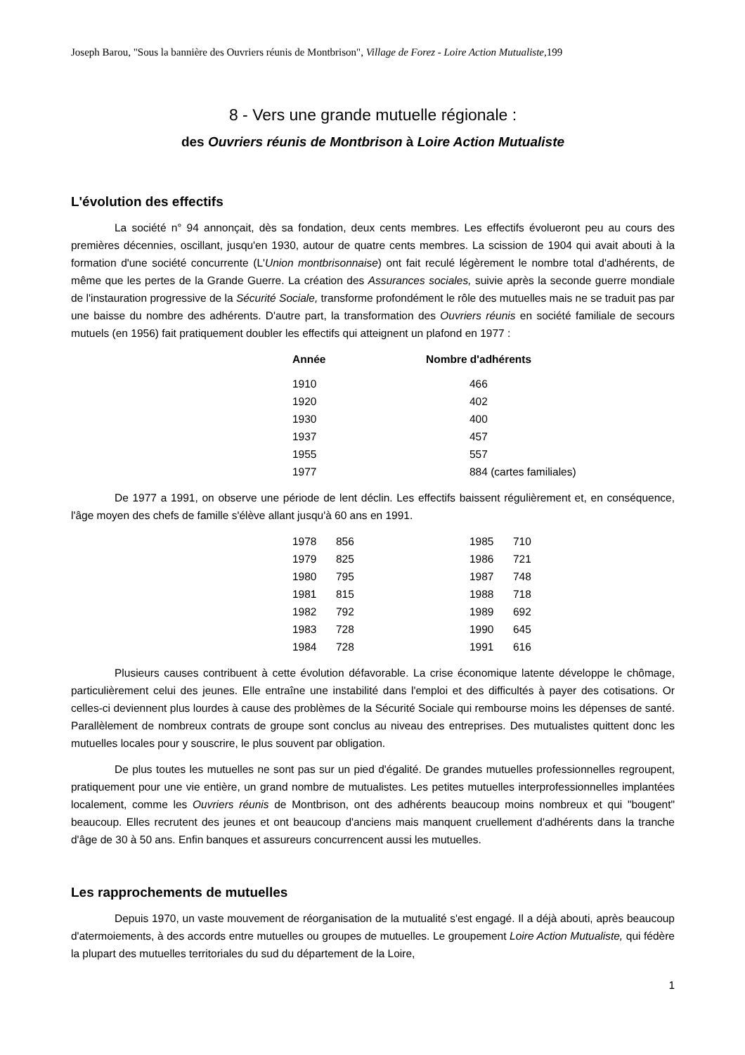Joseph Barou, "Sous la bannière des Ouvriers réunis de Montbrison", Village de Forez - Loire Action Mutualiste, 199
8 - Vers une grande mutuelle régionale :
des Ouvriers réunis de Montbrison à Loire Action Mutualiste
L'évolution des effectifs
La société n° 94 annonçait, dès sa fondation, deux cents membres. Les effectifs évolueront peu au cours des premières décennies, oscillant, jusqu'en 1930, autour de quatre cents membres. La scission de 1904 qui avait abouti à la formation d'une société concurrente (L'Union montbrisonnaise) ont fait reculé légèrement le nombre total d'adhérents, de même que les pertes de la Grande Guerre. La création des Assurances sociales, suivie après la seconde guerre mondiale de l'instauration progressive de la Sécurité Sociale, transforme profondément le rôle des mutuelles mais ne se traduit pas par une baisse du nombre des adhérents. D'autre part, la transformation des Ouvriers réunis en société familiale de secours mutuels (en 1956) fait pratiquement doubler les effectifs qui atteignent un plafond en 1977 :
| Année | Nombre d'adhérents |
| --- | --- |
| 1910 | 466 |
| 1920 | 402 |
| 1930 | 400 |
| 1937 | 457 |
| 1955 | 557 |
| 1977 | 884 (cartes familiales) |
De 1977 a 1991, on observe une période de lent déclin. Les effectifs baissent régulièrement et, en conséquence, l'âge moyen des chefs de famille s'élève allant jusqu'à 60 ans en 1991.
| 1978 | 856 | 1985 | 710 |
| 1979 | 825 | 1986 | 721 |
| 1980 | 795 | 1987 | 748 |
| 1981 | 815 | 1988 | 718 |
| 1982 | 792 | 1989 | 692 |
| 1983 | 728 | 1990 | 645 |
| 1984 | 728 | 1991 | 616 |
Plusieurs causes contribuent à cette évolution défavorable. La crise économique latente développe le chômage, particulièrement celui des jeunes. Elle entraîne une instabilité dans l'emploi et des difficultés à payer des cotisations. Or celles-ci deviennent plus lourdes à cause des problèmes de la Sécurité Sociale qui rembourse moins les dépenses de santé. Parallèlement de nombreux contrats de groupe sont conclus au niveau des entreprises. Des mutualistes quittent donc les mutuelles locales pour y souscrire, le plus souvent par obligation.
De plus toutes les mutuelles ne sont pas sur un pied d'égalité. De grandes mutuelles professionnelles regroupent, pratiquement pour une vie entière, un grand nombre de mutualistes. Les petites mutuelles interprofessionnelles implantées localement, comme les Ouvriers réunis de Montbrison, ont des adhérents beaucoup moins nombreux et qui "bougent" beaucoup. Elles recrutent des jeunes et ont beaucoup d'anciens mais manquent cruellement d'adhérents dans la tranche d'âge de 30 à 50 ans. Enfin banques et assureurs concurrencent aussi les mutuelles.
Les rapprochements de mutuelles
Depuis 1970, un vaste mouvement de réorganisation de la mutualité s'est engagé. Il a déjà abouti, après beaucoup d'atermoiements, à des accords entre mutuelles ou groupes de mutuelles. Le groupement Loire Action Mutualiste, qui fédère la plupart des mutuelles territoriales du sud du département de la Loire,
1